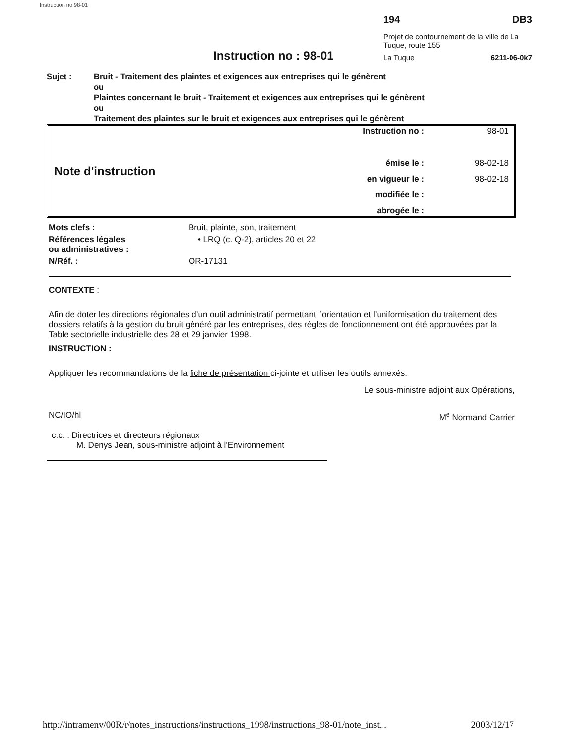Instruction no 98-01
Instruction no : 98-01
194 DB3
Projet de contournement de la ville de La Tuque, route 155
La Tuque 6211-06-0k7
Sujet : Bruit - Traitement des plaintes et exigences aux entreprises qui le génèrent
ou
Plaintes concernant le bruit - Traitement et exigences aux entreprises qui le génèrent
ou
Traitement des plaintes sur le bruit et exigences aux entreprises qui le génèrent
Note d'instruction
| Instruction no : | 98-01 |
| émise le : | 98-02-18 |
| en vigueur le : | 98-02-18 |
| modifiée le : | |
| abrogée le : | |
| Mots clefs : | Bruit, plainte, son, traitement |
| Références légales ou administratives : | • LRQ (c. Q-2), articles 20 et 22 |
| N/Réf. : | OR-17131 |
CONTEXTE :
Afin de doter les directions régionales d’un outil administratif permettant l’orientation et l’uniformisation du traitement des dossiers relatifs à la gestion du bruit généré par les entreprises, des règles de fonctionnement ont été approuvées par la Table sectorielle industrielle des 28 et 29 janvier 1998.
INSTRUCTION :
Appliquer les recommandations de la fiche de présentation ci-jointe et utiliser les outils annexés.
Le sous-ministre adjoint aux Opérations,
NC/IO/hl M<sup>e</sup> Normand Carrier
c.c. : Directrices et directeurs régionaux
M. Denys Jean, sous-ministre adjoint à l'Environnement
http://intramenv/00R/r/notes_instructions/instructions_1998/instructions_98-01/note_inst... 2003/12/17